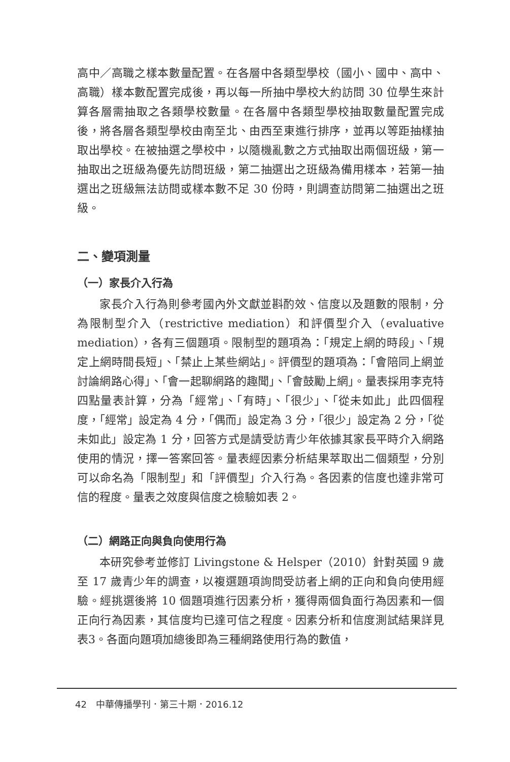高中／高職之樣本數量配置。在各層中各類型學校（國小、國中、高中、高職）樣本數配置完成後，再以每一所抽中學校大約訪問 30 位學生來計算各層需抽取之各類學校數量。在各層中各類型學校抽取數量配置完成後，將各層各類型學校由南至北、由西至東進行排序，並再以等距抽樣抽取出學校。在被抽選之學校中，以隨機亂數之方式抽取出兩個班級，第一抽取出之班級為優先訪問班級，第二抽選出之班級為備用樣本，若第一抽選出之班級無法訪問或樣本數不足 30 份時，則調查訪問第二抽選出之班級。
二、變項測量
（一）家長介入行為
家長介入行為則參考國內外文獻並斟酌效、信度以及題數的限制，分為限制型介入（restrictive mediation）和評價型介入（evaluative mediation），各有三個題項。限制型的題項為：「規定上網的時段」、「規定上網時間長短」、「禁止上某些網站」。評價型的題項為：「會陪同上網並討論網路心得」、「會一起聊網路的趣聞」、「會鼓勵上網」。量表採用李克特四點量表計算，分為「經常」、「有時」、「很少」、「從未如此」此四個程度，「經常」設定為 4 分，「偶而」設定為 3 分，「很少」設定為 2 分，「從未如此」設定為 1 分，回答方式是請受訪青少年依據其家長平時介入網路使用的情況，擇一答案回答。量表經因素分析結果萃取出二個類型，分別可以命名為「限制型」和「評價型」介入行為。各因素的信度也達非常可信的程度。量表之效度與信度之檢驗如表 2。
（二）網路正向與負向使用行為
本研究參考並修訂 Livingstone & Helsper（2010）針對英國 9 歲至 17 歲青少年的調查，以複選題項詢問受訪者上網的正向和負向使用經驗。經挑選後將 10 個題項進行因素分析，獲得兩個負面行為因素和一個正向行為因素，其信度均已達可信之程度。因素分析和信度測試結果詳見表3。各面向題項加總後即為三種網路使用行為的數值，
42　中華傳播學刊．第三十期．2016.12